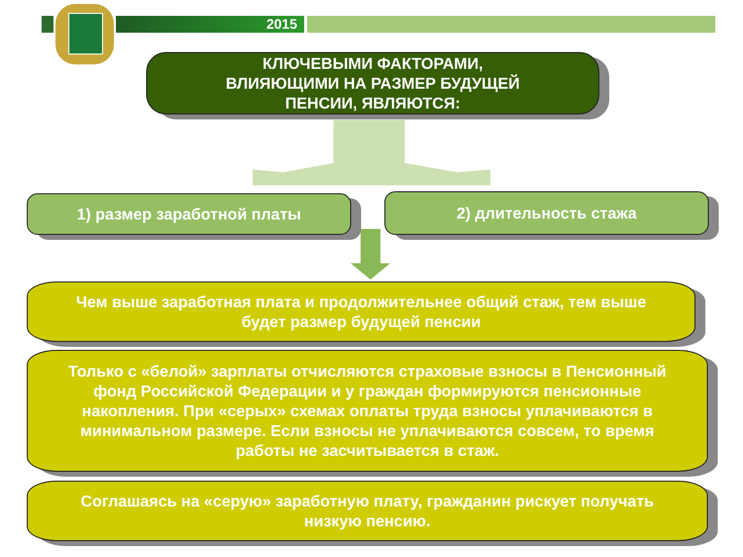2015
КЛЮЧЕВЫМИ ФАКТОРАМИ,
ВЛИЯЮЩИМИ НА РАЗМЕР БУДУЩЕЙ
ПЕНСИИ, ЯВЛЯЮТСЯ:
1) размер заработной платы 2) длительность стажа
Чем выше заработная плата и продолжительнее общий стаж, тем выше будет размер будущей пенсии
Только с «белой» зарплаты отчисляются страховые взносы в Пенсионный фонд Российской Федерации и у граждан формируются пенсионные накопления. При «серых» схемах оплаты труда взносы уплачиваются в минимальном размере. Если взносы не уплачиваются совсем, то время работы не засчитывается в стаж.
Соглашаясь на «серую» заработную плату, гражданин рискует получать низкую пенсию.